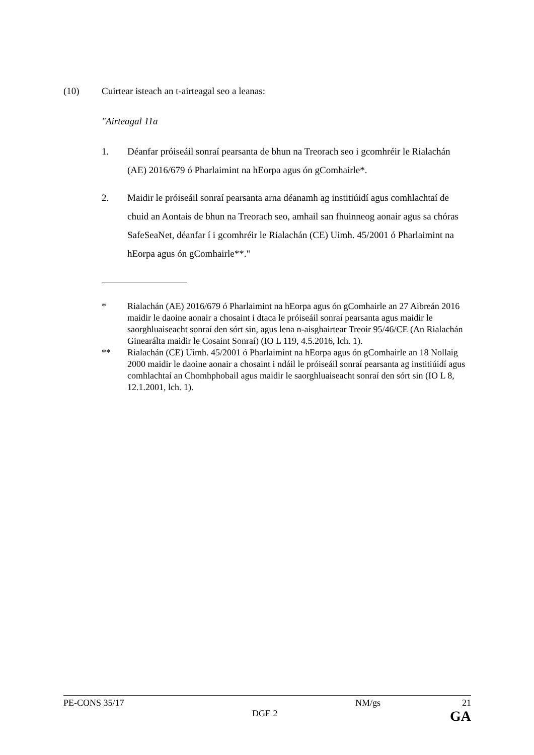(10) Cuirtear isteach an t-airteagal seo a leanas:
"Airteagal 11a
1. Déanfar próiseáil sonraí pearsanta de bhun na Treorach seo i gcomhréir le Rialachán (AE) 2016/679 ó Pharlaimint na hEorpa agus ón gComhairle*.
2. Maidir le próiseáil sonraí pearsanta arna déanamh ag institiúidí agus comhlachtaí de chuid an Aontais de bhun na Treorach seo, amhail san fhuinneog aonair agus sa chóras SafeSeaNet, déanfar í i gcomhréir le Rialachán (CE) Uimh. 45/2001 ó Pharlaimint na hEorpa agus ón gComhairle**."
* Rialachán (AE) 2016/679 ó Pharlaimint na hEorpa agus ón gComhairle an 27 Aibreán 2016 maidir le daoine aonair a chosaint i dtaca le próiseáil sonraí pearsanta agus maidir le saorghluaiseacht sonraí den sórt sin, agus lena n-aisghairtear Treoir 95/46/CE (An Rialachán Ginearálta maidir le Cosaint Sonraí) (IO L 119, 4.5.2016, lch. 1).
** Rialachán (CE) Uimh. 45/2001 ó Pharlaimint na hEorpa agus ón gComhairle an 18 Nollaig 2000 maidir le daoine aonair a chosaint i ndáil le próiseáil sonraí pearsanta ag institiúidí agus comhlachtaí an Chomhphobail agus maidir le saorghluaiseacht sonraí den sórt sin (IO L 8, 12.1.2001, lch. 1).
PE-CONS 35/17 NM/gs 21
DGE 2
GA